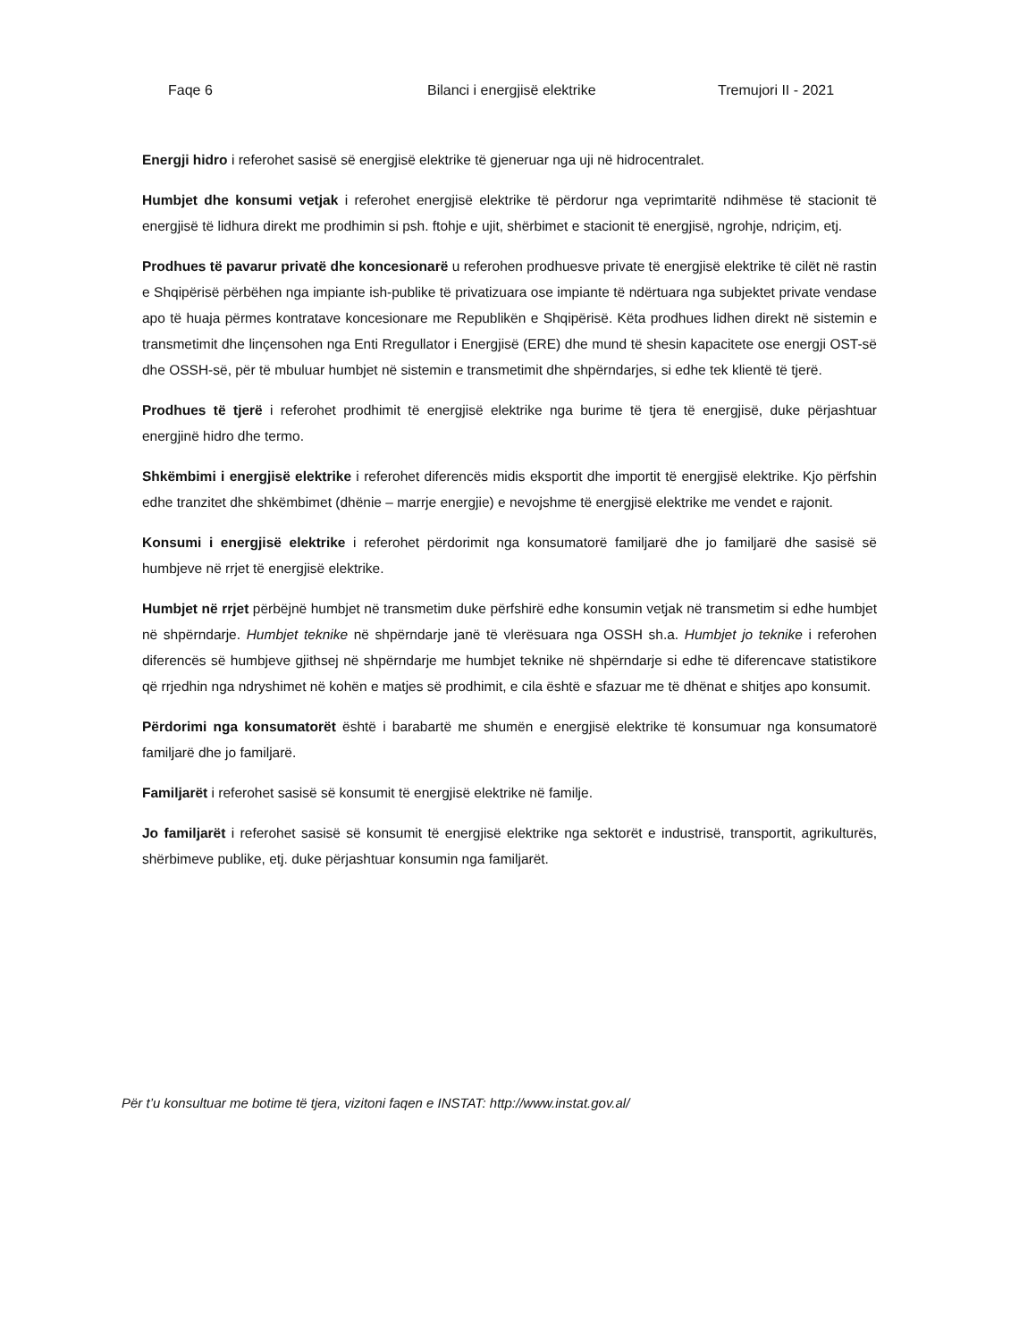Faqe 6 Bilanci i energjisë elektrike Tremujori II - 2021
Energji hidro i referohet sasisë së energjisë elektrike të gjeneruar nga uji në hidrocentralet.
Humbjet dhe konsumi vetjak i referohet energjisë elektrike të përdorur nga veprimtaritë ndihmëse të stacionit të energjisë të lidhura direkt me prodhimin si psh. ftohje e ujit, shërbimet e stacionit të energjisë, ngrohje, ndriçim, etj.
Prodhues të pavarur privatë dhe koncesionarë u referohen prodhuesve private të energjisë elektrike të cilët në rastin e Shqipërisë përbëhen nga impiante ish-publike të privatizuara ose impiante të ndërtuara nga subjektet private vendase apo të huaja përmes kontratave koncesionare me Republikën e Shqipërisë. Këta prodhues lidhen direkt në sistemin e transmetimit dhe linçensohen nga Enti Rregullator i Energjisë (ERE) dhe mund të shesin kapacitete ose energji OST-së dhe OSSH-së, për të mbuluar humbjet në sistemin e transmetimit dhe shpërndarjes, si edhe tek klientë të tjerë.
Prodhues të tjerë i referohet prodhimit të energjisë elektrike nga burime të tjera të energjisë, duke përjashtuar energjinë hidro dhe termo.
Shkëmbimi i energjisë elektrike i referohet diferencës midis eksportit dhe importit të energjisë elektrike. Kjo përfshin edhe tranzitet dhe shkëmbimet (dhënie – marrje energjie) e nevojshme të energjisë elektrike me vendet e rajonit.
Konsumi i energjisë elektrike i referohet përdorimit nga konsumatorë familjarë dhe jo familjarë dhe sasisë së humbjeve në rrjet të energjisë elektrike.
Humbjet në rrjet përbëjnë humbjet në transmetim duke përfshirë edhe konsumin vetjak në transmetim si edhe humbjet në shpërndarje. Humbjet teknike në shpërndarje janë të vlerësuara nga OSSH sh.a. Humbjet jo teknike i referohen diferencës së humbjeve gjithsej në shpërndarje me humbjet teknike në shpërndarje si edhe të diferencave statistikore që rrjedhin nga ndryshimet në kohën e matjes së prodhimit, e cila është e sfazuar me të dhënat e shitjes apo konsumit.
Përdorimi nga konsumatorët është i barabartë me shumën e energjisë elektrike të konsumuar nga konsumatorë familjarë dhe jo familjarë.
Familjarët i referohet sasisë së konsumit të energjisë elektrike në familje.
Jo familjarët i referohet sasisë së konsumit të energjisë elektrike nga sektorët e industrisë, transportit, agrikulturës, shërbimeve publike, etj. duke përjashtuar konsumin nga familjarët.
Për t’u konsultuar me botime të tjera, vizitoni faqen e INSTAT: http://www.instat.gov.al/